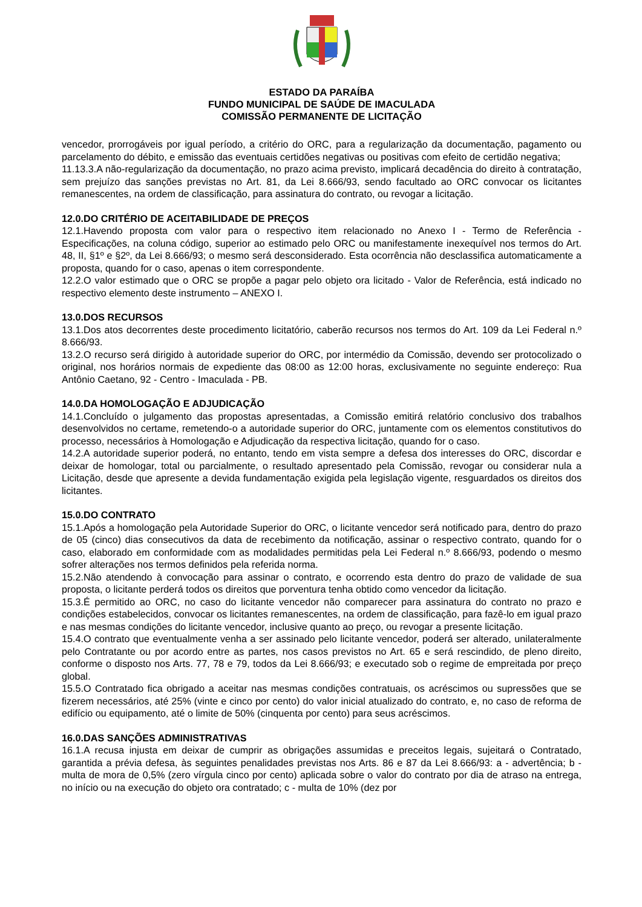ESTADO DA PARAÍBA
FUNDO MUNICIPAL DE SAÚDE DE IMACULADA
COMISSÃO PERMANENTE DE LICITAÇÃO
vencedor, prorrogáveis por igual período, a critério do ORC, para a regularização da documentação, pagamento ou parcelamento do débito, e emissão das eventuais certidões negativas ou positivas com efeito de certidão negativa;
11.13.3.A não-regularização da documentação, no prazo acima previsto, implicará decadência do direito à contratação, sem prejuízo das sanções previstas no Art. 81, da Lei 8.666/93, sendo facultado ao ORC convocar os licitantes remanescentes, na ordem de classificação, para assinatura do contrato, ou revogar a licitação.
12.0.DO CRITÉRIO DE ACEITABILIDADE DE PREÇOS
12.1.Havendo proposta com valor para o respectivo item relacionado no Anexo I - Termo de Referência - Especificações, na coluna código, superior ao estimado pelo ORC ou manifestamente inexequível nos termos do Art. 48, II, §1º e §2º, da Lei 8.666/93; o mesmo será desconsiderado. Esta ocorrência não desclassifica automaticamente a proposta, quando for o caso, apenas o item correspondente.
12.2.O valor estimado que o ORC se propõe a pagar pelo objeto ora licitado - Valor de Referência, está indicado no respectivo elemento deste instrumento – ANEXO I.
13.0.DOS RECURSOS
13.1.Dos atos decorrentes deste procedimento licitatório, caberão recursos nos termos do Art. 109 da Lei Federal n.º 8.666/93.
13.2.O recurso será dirigido à autoridade superior do ORC, por intermédio da Comissão, devendo ser protocolizado o original, nos horários normais de expediente das 08:00 as 12:00 horas, exclusivamente no seguinte endereço: Rua Antônio Caetano, 92 - Centro - Imaculada - PB.
14.0.DA HOMOLOGAÇÃO E ADJUDICAÇÃO
14.1.Concluído o julgamento das propostas apresentadas, a Comissão emitirá relatório conclusivo dos trabalhos desenvolvidos no certame, remetendo-o a autoridade superior do ORC, juntamente com os elementos constitutivos do processo, necessários à Homologação e Adjudicação da respectiva licitação, quando for o caso.
14.2.A autoridade superior poderá, no entanto, tendo em vista sempre a defesa dos interesses do ORC, discordar e deixar de homologar, total ou parcialmente, o resultado apresentado pela Comissão, revogar ou considerar nula a Licitação, desde que apresente a devida fundamentação exigida pela legislação vigente, resguardados os direitos dos licitantes.
15.0.DO CONTRATO
15.1.Após a homologação pela Autoridade Superior do ORC, o licitante vencedor será notificado para, dentro do prazo de 05 (cinco) dias consecutivos da data de recebimento da notificação, assinar o respectivo contrato, quando for o caso, elaborado em conformidade com as modalidades permitidas pela Lei Federal n.º 8.666/93, podendo o mesmo sofrer alterações nos termos definidos pela referida norma.
15.2.Não atendendo à convocação para assinar o contrato, e ocorrendo esta dentro do prazo de validade de sua proposta, o licitante perderá todos os direitos que porventura tenha obtido como vencedor da licitação.
15.3.É permitido ao ORC, no caso do licitante vencedor não comparecer para assinatura do contrato no prazo e condições estabelecidos, convocar os licitantes remanescentes, na ordem de classificação, para fazê-lo em igual prazo e nas mesmas condições do licitante vencedor, inclusive quanto ao preço, ou revogar a presente licitação.
15.4.O contrato que eventualmente venha a ser assinado pelo licitante vencedor, poderá ser alterado, unilateralmente pelo Contratante ou por acordo entre as partes, nos casos previstos no Art. 65 e será rescindido, de pleno direito, conforme o disposto nos Arts. 77, 78 e 79, todos da Lei 8.666/93; e executado sob o regime de empreitada por preço global.
15.5.O Contratado fica obrigado a aceitar nas mesmas condições contratuais, os acréscimos ou supressões que se fizerem necessários, até 25% (vinte e cinco por cento) do valor inicial atualizado do contrato, e, no caso de reforma de edifício ou equipamento, até o limite de 50% (cinquenta por cento) para seus acréscimos.
16.0.DAS SANÇÕES ADMINISTRATIVAS
16.1.A recusa injusta em deixar de cumprir as obrigações assumidas e preceitos legais, sujeitará o Contratado, garantida a prévia defesa, às seguintes penalidades previstas nos Arts. 86 e 87 da Lei 8.666/93: a - advertência; b - multa de mora de 0,5% (zero vírgula cinco por cento) aplicada sobre o valor do contrato por dia de atraso na entrega, no início ou na execução do objeto ora contratado; c - multa de 10% (dez por